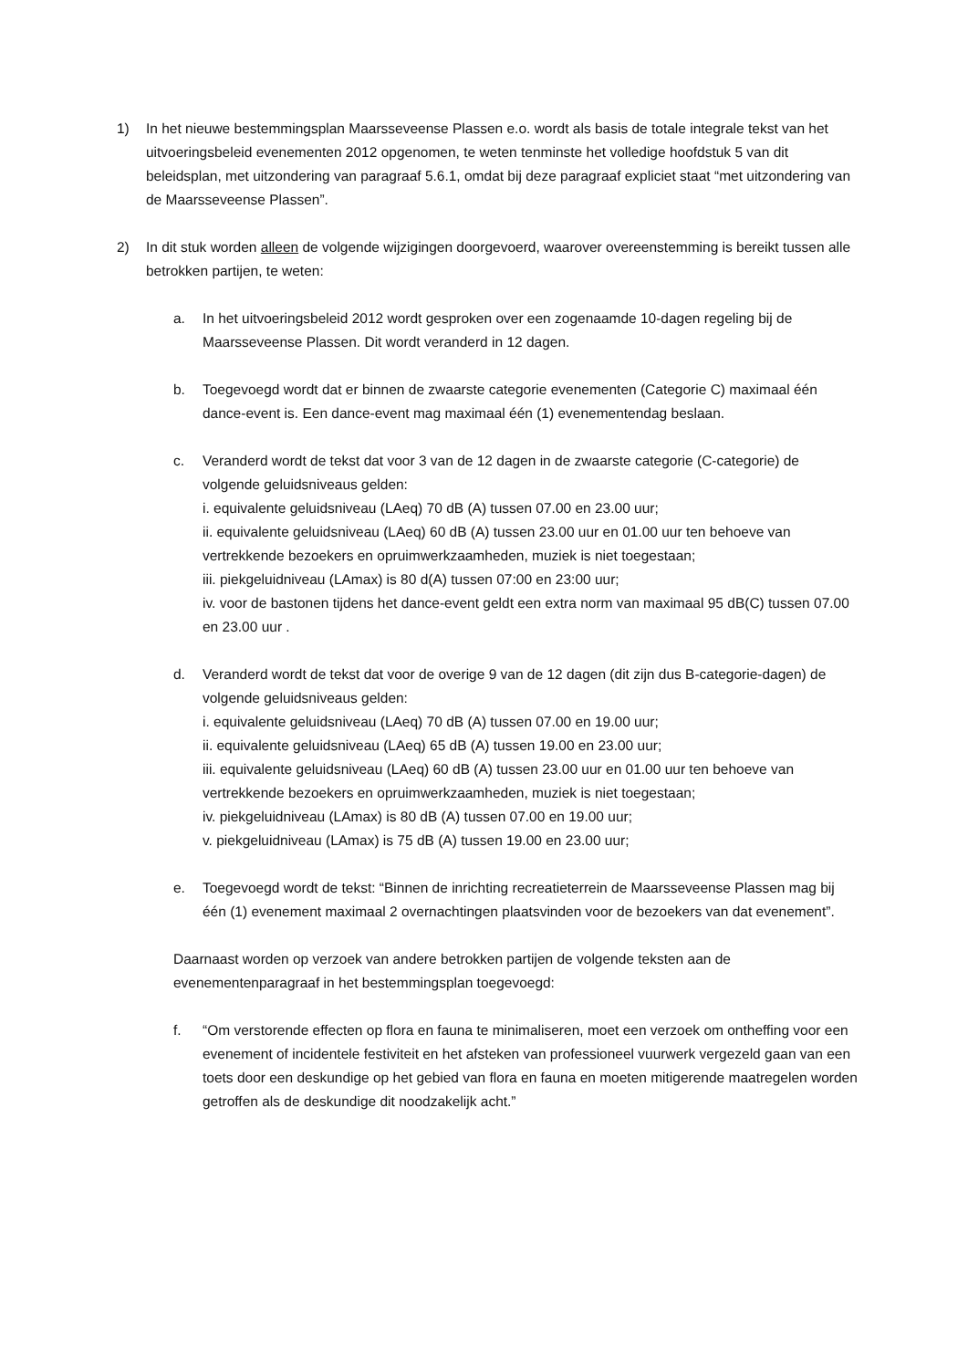1) In het nieuwe bestemmingsplan Maarsseveense Plassen e.o. wordt als basis de totale integrale tekst van het uitvoeringsbeleid evenementen 2012 opgenomen, te weten tenminste het volledige hoofdstuk 5 van dit beleidsplan, met uitzondering van paragraaf 5.6.1, omdat bij deze paragraaf expliciet staat “met uitzondering van de Maarsseveense Plassen”.
2) In dit stuk worden alleen de volgende wijzigingen doorgevoerd, waarover overeenstemming is bereikt tussen alle betrokken partijen, te weten:
a. In het uitvoeringsbeleid 2012 wordt gesproken over een zogenaamde 10-dagen regeling bij de Maarsseveense Plassen. Dit wordt veranderd in 12 dagen.
b. Toegevoegd wordt dat er binnen de zwaarste categorie evenementen (Categorie C) maximaal één dance-event is. Een dance-event mag maximaal één (1) evenementendag beslaan.
c. Veranderd wordt de tekst dat voor 3 van de 12 dagen in de zwaarste categorie (C-categorie) de volgende geluidsniveaus gelden:
i. equivalente geluidsniveau (LAeq) 70 dB (A) tussen 07.00 en 23.00 uur;
ii. equivalente geluidsniveau (LAeq) 60 dB (A) tussen 23.00 uur en 01.00 uur ten behoeve van vertrekkende bezoekers en opruimwerkzaamheden, muziek is niet toegestaan;
iii. piekgeluidniveau (LAmax) is 80 d(A) tussen 07:00 en 23:00 uur;
iv. voor de bastonen tijdens het dance-event geldt een extra norm van maximaal 95 dB(C) tussen 07.00 en 23.00 uur .
d. Veranderd wordt de tekst dat voor de overige 9 van de 12 dagen (dit zijn dus B-categorie-dagen) de volgende geluidsniveaus gelden:
i. equivalente geluidsniveau (LAeq) 70 dB (A) tussen 07.00 en 19.00 uur;
ii. equivalente geluidsniveau (LAeq) 65 dB (A) tussen 19.00 en 23.00 uur;
iii. equivalente geluidsniveau (LAeq) 60 dB (A) tussen 23.00 uur en 01.00 uur ten behoeve van vertrekkende bezoekers en opruimwerkzaamheden, muziek is niet toegestaan;
iv. piekgeluidniveau (LAmax) is 80 dB (A) tussen 07.00 en 19.00 uur;
v. piekgeluidniveau (LAmax) is 75 dB (A) tussen 19.00 en 23.00 uur;
e. Toegevoegd wordt de tekst: “Binnen de inrichting recreatieterrein de Maarsseveense Plassen mag bij één (1) evenement maximaal 2 overnachtingen plaatsvinden voor de bezoekers van dat evenement”.
Daarnaast worden op verzoek van andere betrokken partijen de volgende teksten aan de evenementenparagraaf in het bestemmingsplan toegevoegd:
f. “Om verstorende effecten op flora en fauna te minimaliseren, moet een verzoek om ontheffing voor een evenement of incidentele festiviteit en het afsteken van professioneel vuurwerk vergezeld gaan van een toets door een deskundige op het gebied van flora en fauna en moeten mitigerende maatregelen worden getroffen als de deskundige dit noodzakelijk acht.”